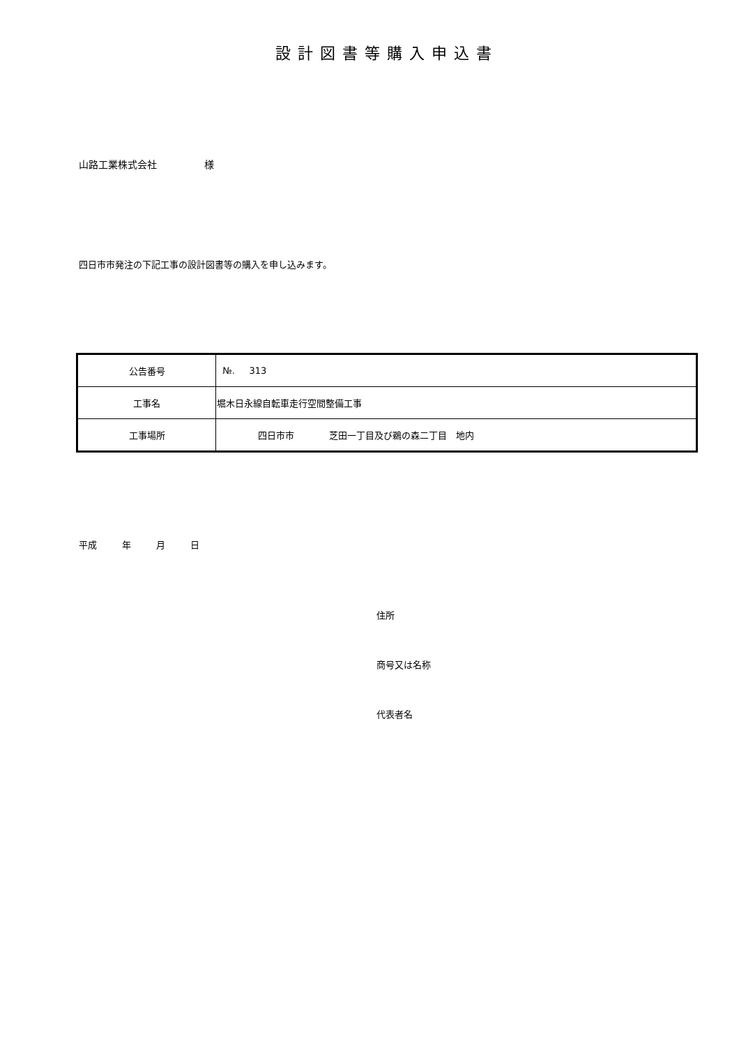設計図書等購入申込書
山路工業株式会社 様
四日市市発注の下記工事の設計図書等の購入を申し込みます。
| 公告番号 | №. 313 |
| 工事名 | 堀木日永線自転車走行空間整備工事 |
| 工事場所 | 四日市市 芝田一丁目及び鵜の森二丁目 地内 |
平成 年 月 日
住所
商号又は名称
代表者名